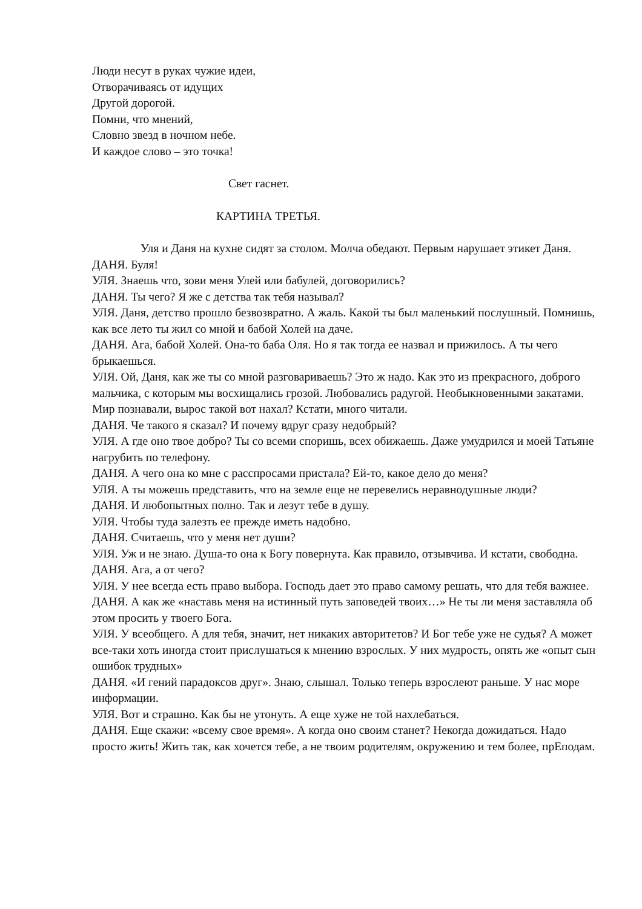Люди несут в руках чужие идеи,
Отворачиваясь от идущих
Другой дорогой.
Помни, что мнений,
Словно звезд в ночном небе.
И каждое слово – это точка!
Свет гаснет.
КАРТИНА ТРЕТЬЯ.
Уля и Даня на кухне сидят за столом. Молча обедают. Первым нарушает этикет Даня.
ДАНЯ. Буля!
УЛЯ. Знаешь что, зови меня Улей или бабулей, договорились?
ДАНЯ. Ты чего? Я же с детства так тебя называл?
УЛЯ. Даня, детство прошло безвозвратно. А жаль. Какой ты был маленький послушный. Помнишь, как все лето ты жил со мной и бабой Холей на даче.
ДАНЯ. Ага, бабой Холей. Она-то баба Оля. Но я так тогда ее назвал и прижилось. А ты чего брыкаешься.
УЛЯ. Ой, Даня, как же ты со мной разговариваешь? Это ж надо. Как это из прекрасного, доброго мальчика, с которым мы восхищались грозой. Любовались радугой. Необыкновенными закатами. Мир познавали, вырос такой вот нахал? Кстати, много читали.
ДАНЯ. Че такого я сказал? И почему вдруг сразу недобрый?
УЛЯ. А где оно твое добро? Ты со всеми споришь, всех обижаешь. Даже умудрился и моей Татьяне нагрубить по телефону.
ДАНЯ. А чего она ко мне с расспросами пристала? Ей-то, какое дело до меня?
УЛЯ. А ты можешь представить, что на земле еще не перевелись неравнодушные люди?
ДАНЯ. И любопытных полно. Так и лезут тебе в душу.
УЛЯ. Чтобы туда залезть ее прежде иметь надобно.
ДАНЯ. Считаешь, что у меня нет души?
УЛЯ. Уж и не знаю. Душа-то она к Богу повернута. Как правило, отзывчива. И кстати, свободна.
ДАНЯ. Ага, а от чего?
УЛЯ. У нее всегда есть право выбора. Господь дает это право самому решать, что для тебя важнее.
ДАНЯ. А как же «наставь меня на истинный путь заповедей твоих…» Не ты ли меня заставляла об этом просить у твоего Бога.
УЛЯ. У всеобщего. А для тебя, значит, нет никаких авторитетов? И Бог тебе уже не судья? А может все-таки хоть иногда стоит прислушаться к мнению взрослых. У них мудрость, опять же «опыт сын ошибок трудных»
ДАНЯ. «И гений парадоксов друг». Знаю, слышал. Только теперь взрослеют раньше. У нас море информации.
УЛЯ. Вот и страшно. Как бы не утонуть. А еще хуже не той нахлебаться.
ДАНЯ. Еще скажи: «всему свое время». А когда оно своим станет? Некогда дожидаться. Надо просто жить! Жить так, как хочется тебе, а не твоим родителям, окружению и тем более, прЕподам.